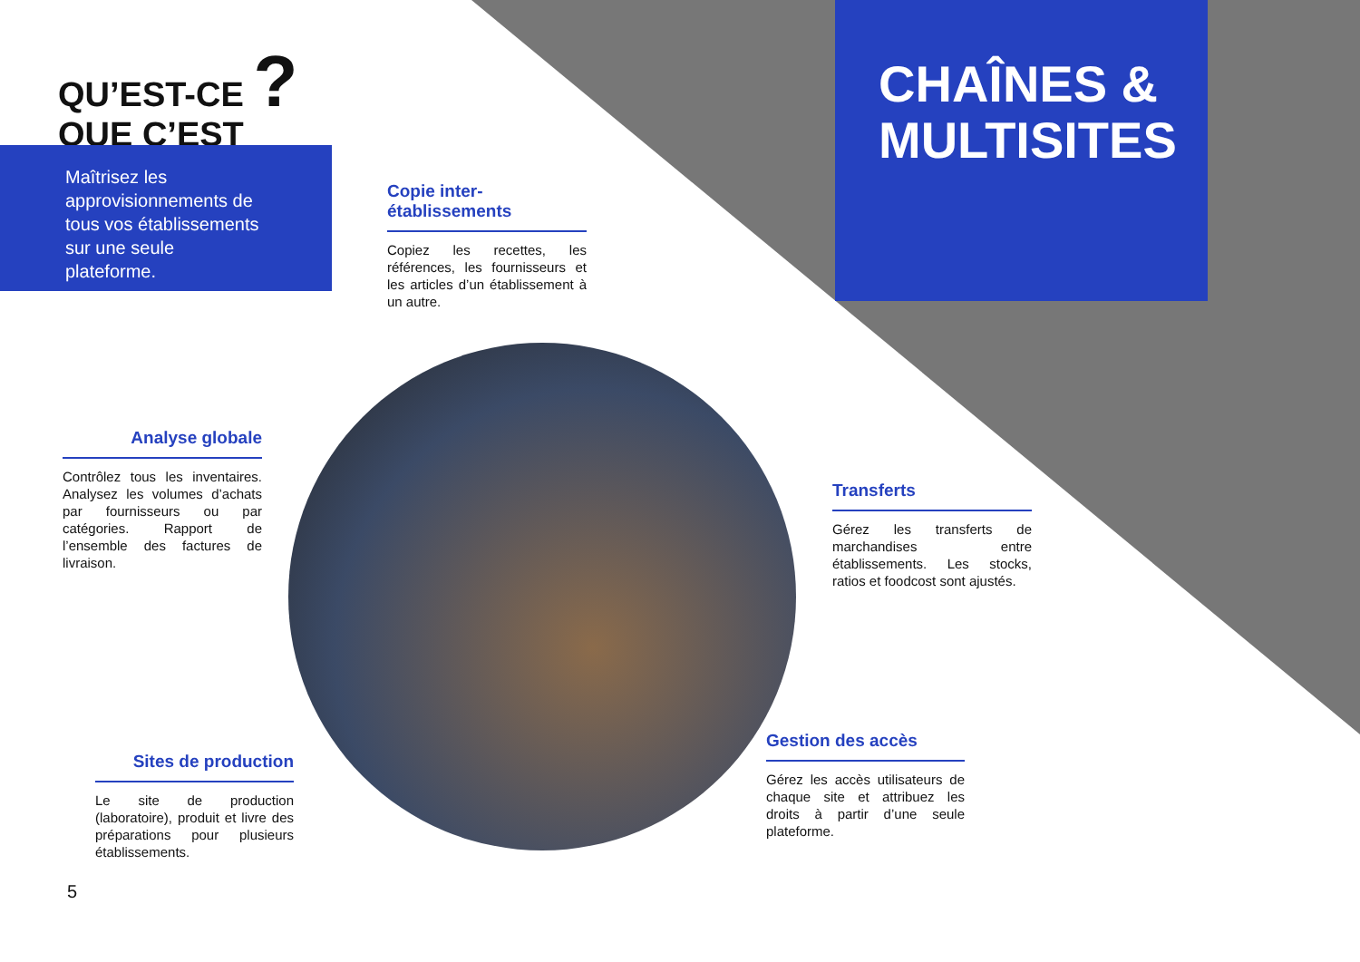QU’EST-CE ?
QUE C’EST
Maîtrisez les approvisionnements de tous vos établissements sur une seule plateforme.
CHAÎNES & MULTISITES
Copie inter-établissements
Copiez les recettes, les références, les fournisseurs et les articles d’un établissement à un autre.
Analyse globale
Contrôlez tous les inventaires. Analysez les volumes d’achats par fournisseurs ou par catégories. Rapport de l’ensemble des factures de livraison.
Transferts
Gérez les transferts de marchandises entre établissements. Les stocks, ratios et foodcost sont ajustés.
Sites de production
Le site de production (laboratoire), produit et livre des préparations pour plusieurs établissements.
Gestion des accès
Gérez les accès utilisateurs de chaque site et attribuez les droits à partir d’une seule plateforme.
5